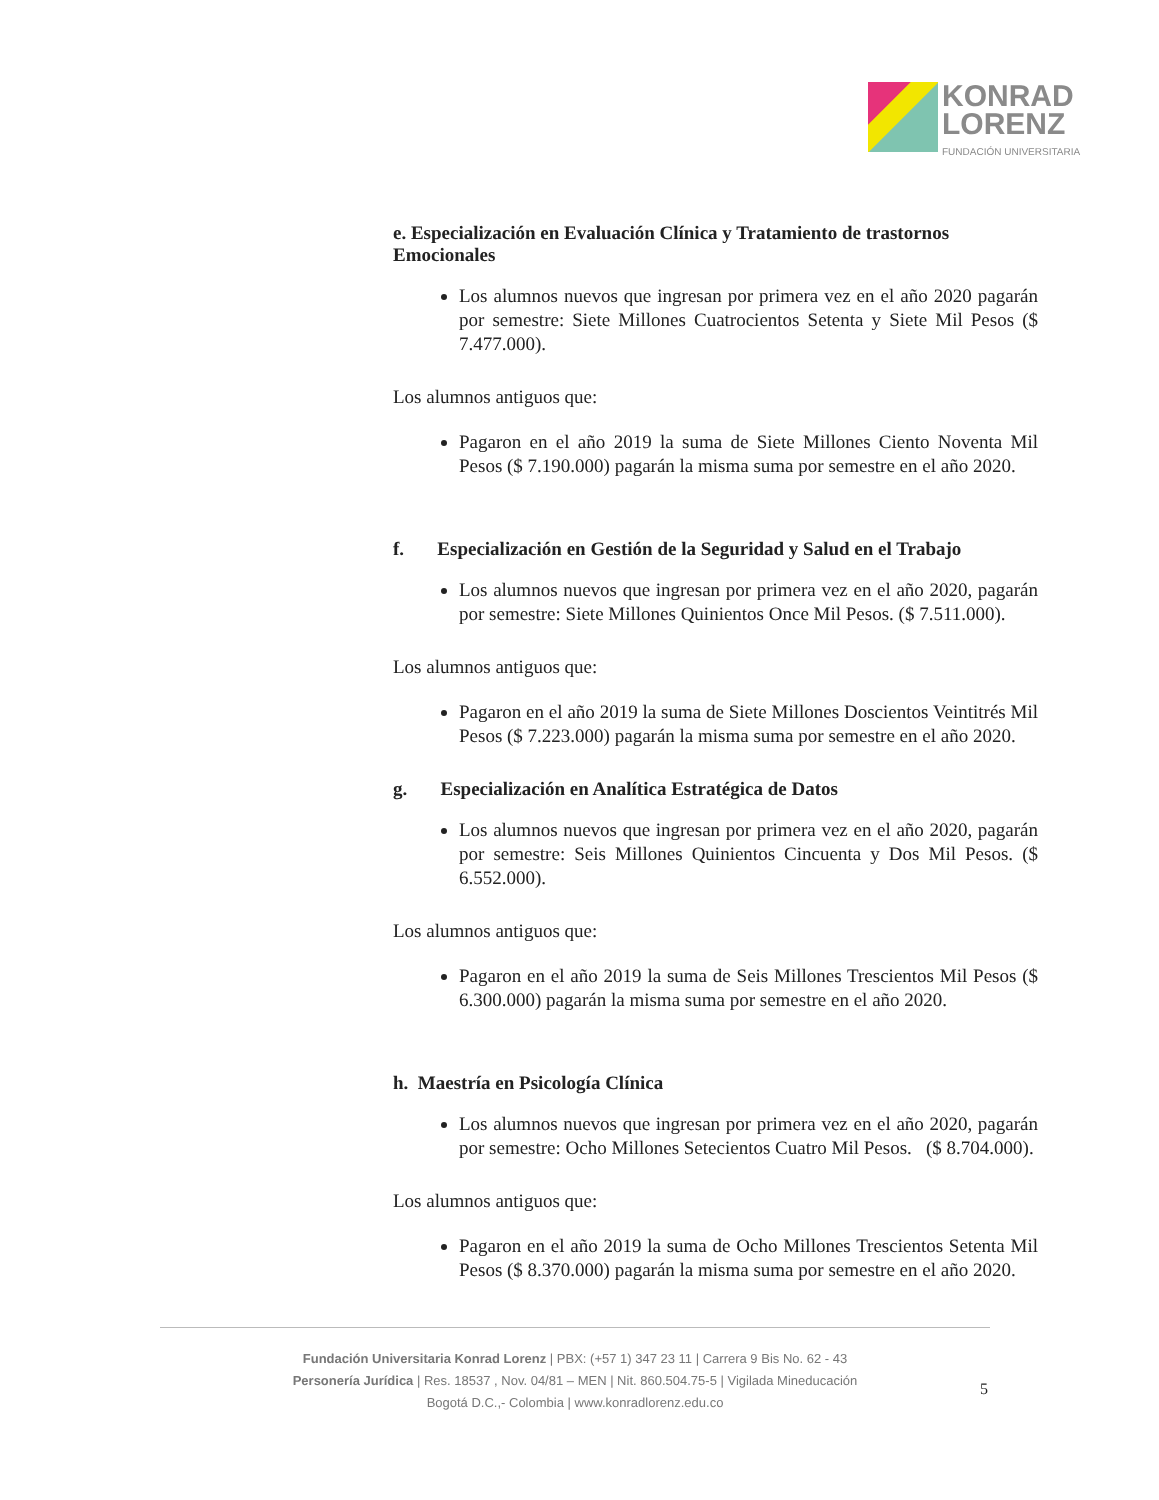KONRAD
LORENZ
FUNDACIÓN UNIVERSITARIA
e. Especialización en Evaluación Clínica y Tratamiento de trastornos Emocionales
Los alumnos nuevos que ingresan por primera vez en el año 2020 pagarán por semestre: Siete Millones Cuatrocientos Setenta y Siete Mil Pesos ($ 7.477.000).
Los alumnos antiguos que:
Pagaron en el año 2019 la suma de Siete Millones Ciento Noventa Mil Pesos ($ 7.190.000) pagarán la misma suma por semestre en el año 2020.
f. Especialización en Gestión de la Seguridad y Salud en el Trabajo
Los alumnos nuevos que ingresan por primera vez en el año 2020, pagarán por semestre: Siete Millones Quinientos Once Mil Pesos. ($ 7.511.000).
Los alumnos antiguos que:
Pagaron en el año 2019 la suma de Siete Millones Doscientos Veintitrés Mil Pesos ($ 7.223.000) pagarán la misma suma por semestre en el año 2020.
g. Especialización en Analítica Estratégica de Datos
Los alumnos nuevos que ingresan por primera vez en el año 2020, pagarán por semestre: Seis Millones Quinientos Cincuenta y Dos Mil Pesos. ($ 6.552.000).
Los alumnos antiguos que:
Pagaron en el año 2019 la suma de Seis Millones Trescientos Mil Pesos ($ 6.300.000) pagarán la misma suma por semestre en el año 2020.
h. Maestría en Psicología Clínica
Los alumnos nuevos que ingresan por primera vez en el año 2020, pagarán por semestre: Ocho Millones Setecientos Cuatro Mil Pesos. ($ 8.704.000).
Los alumnos antiguos que:
Pagaron en el año 2019 la suma de Ocho Millones Trescientos Setenta Mil Pesos ($ 8.370.000) pagarán la misma suma por semestre en el año 2020.
Fundación Universitaria Konrad Lorenz | PBX: (+57 1) 347 23 11 | Carrera 9 Bis No. 62 - 43
Personería Jurídica | Res. 18537 , Nov. 04/81 – MEN | Nit. 860.504.75-5 | Vigilada Mineducación
Bogotá D.C.,- Colombia | www.konradlorenz.edu.co
5